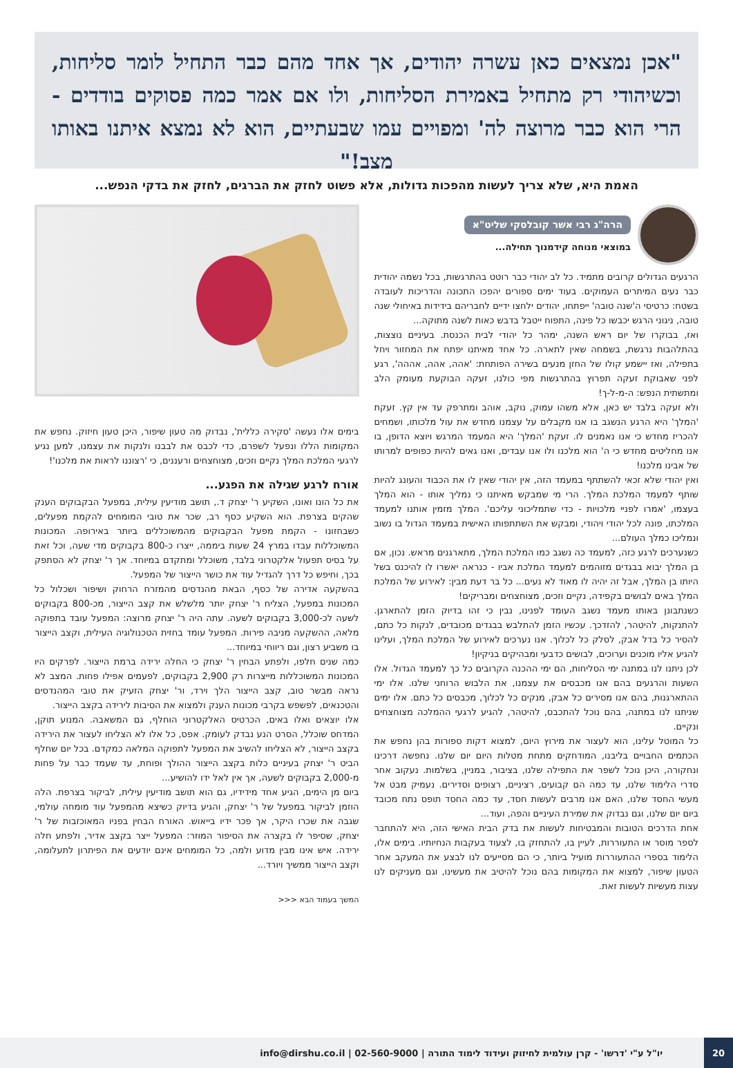"אכן נמצאים כאן עשרה יהודים, אך אחד מהם כבר התחיל לומר סליחות, וכשיהודי רק מתחיל באמירת הסליחות, ולו אם אמר כמה פסוקים בודדים - הרי הוא כבר מרוצה לה' ומפויים עמו שבעתיים, הוא לא נמצא איתנו באותו מצב!"
האמת היא, שלא צריך לעשות מהפכות גדולות, אלא פשוט לחזק את הברגים, לחזק את בדקי הנפש...
הרה"ג רבי אשר קובלסקי שליט"א
במוצאי מנוחה קידמנוך תחילה...
הרגעים הגדולים קרובים מתמיד. כל לב יהודי כבר רוטט בהתרגשות, בכל נשמה יהודית כבר נעים המיתרים העמוקים. בעוד ימים ספורים יהפכו התכונה והדריכות לעובדה בשטח: כרטיסי ה'שנה טובה' ייפתחו, יהודים ילחצו ידיים לחבריהם בידידות באיחולי שנה טובה, ניגוני הרגש יכבשו כל פינה, התפוח ייטבל בדבש כאות לשנה מתוקה...
ואז, בבוקרו של יום ראש השנה, ימהר כל יהודי לבית הכנסת. בעיניים נוצצות, בהתלהבות נרגשת, בשמחה שאין לתארה. כל אחד מאיתנו יפתח את המחזור ויחל בתפילה, ואז יישמע קולו של החזן מנעים בשירה הפותחת: 'אהה, אהה, אההה', רגע לפני שאבוקת זעקה תפרוץ בהתרגשות מפי כולנו, זעקה הבוקעת מעומק הלב ומתשתית הנפש: ה-מ-ל-ך!
ולא זעקה בלבד יש כאן, אלא משהו עמוק, נוקב, אוהב ומתרפק עד אין קץ. זעקת 'המלך' היא הרגע הנשגב בו אנו מקבלים על עצמנו מחדש את עול מלכותו, ושמחים להכריז מחדש כי אנו נאמנים לו. זעקת 'המלך' היא המעמד המרגש ויוצא הדופן, בו אנו מחליטים מחדש כי ה' הוא מלכנו ולו אנו עבדים, ואנו גאים להיות כפופים למרותו של אבינו מלכנו!
ואין יהודי שלא זכאי להשתתף במעמד הזה, אין יהודי שאין לו את הכבוד והעונג להיות שותף למעמד המלכת המלך. הרי מי שמבקש מאיתנו כי נמליך אותו - הוא המלך בעצמו, 'אמרו לפניי מלכויות - כדי שתמליכוני עליכם'. המלך מזמין אותנו למעמד המלכתו, פונה לכל יהודי ויהודי, ומבקש את השתתפותו האישית במעמד הגדול בו נשוב ונמליכו כמלך העולם...
כשנערכים לרגע כזה, למעמד כה נשגב כמו המלכת המלך, מתארגנים מראש. נכון, אם בן המלך יבוא בבגדים מזוהמים למעמד המלכת אביו - כנראה יאשרו לו להיכנס בשל היותו בן המלך, אבל זה יהיה לו מאוד לא נעים... כל בר דעת מבין: לאירוע של המלכת המלך באים לבושים בקפידה, נקיים וזכים, מצוחצחים ומבריקים!
כשנתבונן באותו מעמד נשגב העומד לפנינו, נבין כי זהו בדיוק הזמן להתארגן. להתנקות, להיטהר, להזדכך. עכשיו הזמן להתלבש בבגדים מכובדים, לנקות כל כתם, להסיר כל בדל אבק, לסלק כל לכלוך. אנו נערכים לאירוע של המלכת המלך, ועלינו להגיע אליו מוכנים וערוכים, לבושים כדבעי ומבהיקים בניקיון!
לכן ניתנו לנו במתנה ימי הסליחות, הם ימי ההכנה הקרובים כל כך למעמד הגדול. אלו השעות והרגעים בהם אנו מכבסים את עצמנו, את הלבוש הרוחני שלנו. אלו ימי ההתארגנות, בהם אנו מסירים כל אבק, מנקים כל לכלוך, מכבסים כל כתם. אלו ימים שניתנו לנו במתנה, בהם נוכל להתכבס, להיטהר, להגיע לרגעי ההמלכה מצוחצחים ונקיים.
כל המוטל עלינו, הוא לעצור את מירוץ היום, למצוא דקות ספורות בהן נחפש את הכתמים החבויים בליבנו, המודחקים מתחת מטלות היום יום שלנו. נחפשה דרכינו ונחקורה, היכן נוכל לשפר את התפילה שלנו, בציבור, במניין, בשלמות. נעקוב אחר סדרי הלימוד שלנו, עד כמה הם קבועים, רציניים, רצופים וסדירים. נעמיק מבט אל מעשי החסד שלנו, האם אנו מרבים לעשות חסד, עד כמה החסד תופס נתח מכובד ביום יום שלנו, וגם נבדוק את שמירת העיניים והפה, ועוד...
אחת הדרכים הטובות והמבטיחות לעשות את בדק הבית האישי הזה, היא להתחבר לספר מוסר או התעוררות, לעיין בו, להתחזק בו, לצעוד בעקבות הנחיותיו. בימים אלו, הלימוד בספרי ההתעוררות מועיל ביותר, כי הם מסייעים לנו לבצע את המעקב אחר הטעון שיפור, למצוא את המקומות בהם נוכל להיטיב את מעשינו, וגם מעניקים לנו עצות מעשיות לעשות זאת.
בימים אלו נעשה 'סקירה כללית', נבדוק מה טעון שיפור, היכן טעון חיזוק. נחפש את המקומות הללו ונפעל לשפרם, כדי לכבס את לבבנו ולנקות את עצמנו, למען נגיע לרגעי המלכת המלך נקיים וזכים, מצוחצחים ורעננים, כי 'רצוננו לראות את מלכנו'!
אורח לרגע שגילה את הפגע...
את כל הונו ואונו, השקיע ר' יצחק ד., תושב מודיעין עילית, במפעל הבקבוקים הענק שהקים בצרפת. הוא השקיע כסף רב, שכר את טובי המומחים להקמת מפעלים, כשבחזונו - הקמת מפעל הבקבוקים מהמשוכללים ביותר באירופה. המכונות המשוכללות עבדו במרץ 24 שעות ביממה, ייצרו כ-800 בקבוקים מדי שעה, וכל זאת על בסיס תפעול אלקטרוני בלבד, משוכלל ומתקדם במיוחד. אך ר' יצחק לא הסתפק בכך, וחיפש כל דרך להגדיל עוד את כושר הייצור של המפעל.
בהשקעה אדירה של כסף, הבאת מהנדסים מהמזרח הרחוק ושיפור ושכלול כל המכונות במפעל, הצליח ר' יצחק יותר מלשלש את קצב הייצור, מכ-800 בקבוקים לשעה לכ-3,000 בקבוקים לשעה. עתה היה ר' יצחק מרוצה: המפעל עובד בתפוקה מלאה, ההשקעה מניבה פירות. המפעל עומד בחזית הטכנולוגיה העילית, וקצב הייצור בו משביע רצון, וגם ריווחי במיוחד...
כמה שנים חלפו, ולפתע הבחין ר' יצחק כי החלה ירידה ברמת הייצור. לפרקים היו המכונות המשוכללות מייצרות רק 2,900 בקבוקים, לפעמים אפילו פחות. המצב לא נראה מבשר טוב, קצב הייצור הלך וירד, ור' יצחק הזעיק את טובי המהנדסים והטכנאים, לפשפש בקרבי מכונות הענק ולמצוא את הסיבות לירידה בקצב הייצור.
אלו יוצאים ואלו באים, הכרטיס האלקטרוני הוחלף, גם המשאבה. המנוע תוקן, המדחס שוכלל, הסרט הנע נבדק לעומק. אפס, כל אלו לא הצליחו לעצור את הירידה בקצב הייצור, לא הצליחו להשיב את המפעל לתפוקה המלאה כמקדם. בכל יום שחלף הביט ר' יצחק בעיניים כלות בקצב הייצור ההולך ופוחת, עד שעמד כבר על פחות מ-2,000 בקבוקים לשעה, אך אין לאל ידו להושיע...
ביום מן הימים, הגיע אחד מידידיו, גם הוא תושב מודיעין עילית, לביקור בצרפת. הלה הוזמן לביקור במפעל של ר' יצחק, והגיע בדיוק כשיצא מהמפעל עוד מומחה עולמי, שגבה את שכרו היקר, אך פכר ידיו בייאוש. האורח הבחין בפניו המאוכזבות של ר' יצחק, שסיפר לו בקצרה את הסיפור המוזר: המפעל ייצר בקצב אדיר, ולפתע חלה ירידה. איש אינו מבין מדוע ולמה, כל המומחים אינם יודעים את הפיתרון לתעלומה, וקצב הייצור ממשיך ויורד...
המשך בעמוד הבא <<<
20
יו"ל ע"י 'דרשו' - קרן עולמית לחיזוק ועידוד לימוד התורה | 02-560-9000 | info@dirshu.co.il